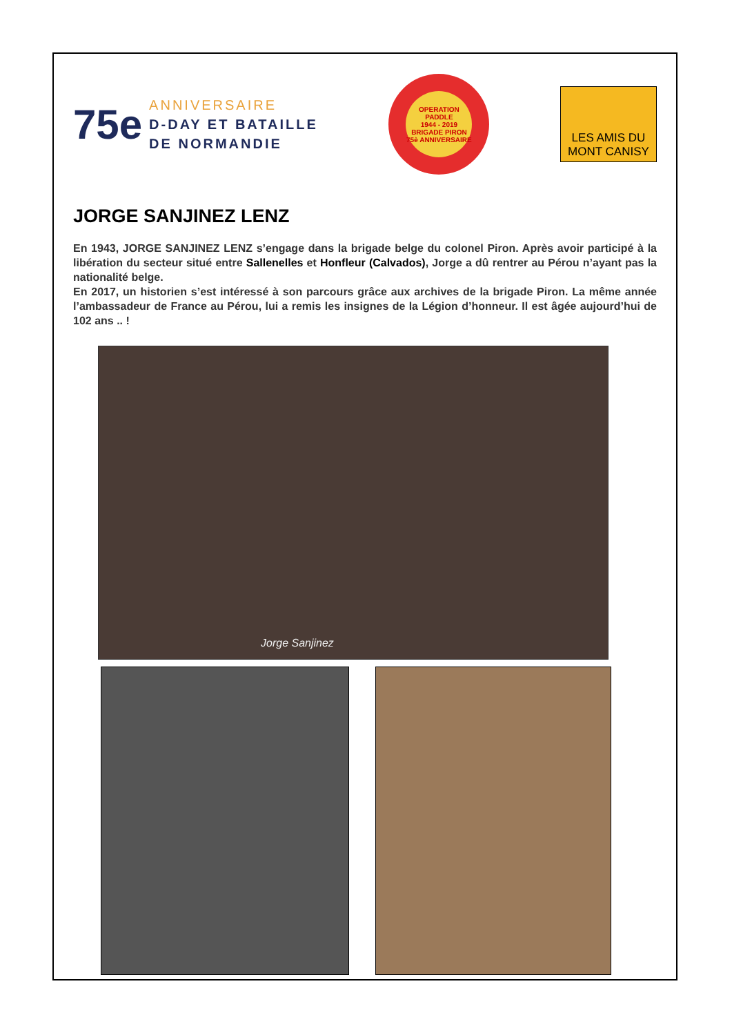75e
ANNIVERSAIRE
D-DAY ET BATAILLE
DE NORMANDIE
OPERATION PADDLE
1944 - 2019
BRIGADE PIRON
75è ANNIVERSAIRE
LES AMIS DU
MONT CANISY
JORGE SANJINEZ LENZ
En 1943, JORGE SANJINEZ LENZ s’engage dans la brigade belge du colonel Piron. Après avoir participé à la libération du secteur situé entre Sallenelles et Honfleur (Calvados), Jorge a dû rentrer au Pérou n’ayant pas la nationalité belge.
En 2017, un historien s’est intéressé à son parcours grâce aux archives de la brigade Piron. La même année l’ambassadeur de France au Pérou, lui a remis les insignes de la Légion d’honneur. Il est âgée aujourd’hui de 102 ans .. !
Jorge Sanjinez